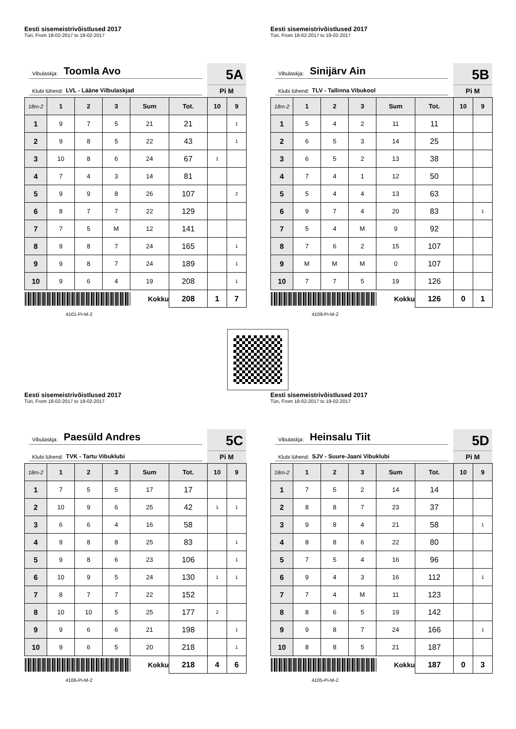Eesti sisemeistrivõistlused 2017
Türi, From 18-02-2017 to 19-02-2017
Vibulaskja: Toomla Avo
Klubi lühend: LVL - Lääne Vilbulaskjad
5A
Pi M
| 18m-2 | 1 | 2 | 3 | Sum | Tot. | 10 | 9 |
| --- | --- | --- | --- | --- | --- | --- | --- |
| 1 | 9 | 7 | 5 | 21 | 21 | | 1 |
| 2 | 9 | 8 | 5 | 22 | 43 | | 1 |
| 3 | 10 | 8 | 6 | 24 | 67 | 1 | |
| 4 | 7 | 4 | 3 | 14 | 81 | | |
| 5 | 9 | 9 | 8 | 26 | 107 | | 2 |
| 6 | 8 | 7 | 7 | 22 | 129 | | |
| 7 | 7 | 5 | M | 12 | 141 | | |
| 8 | 9 | 8 | 7 | 24 | 165 | | 1 |
| 9 | 9 | 8 | 7 | 24 | 189 | | 1 |
| 10 | 9 | 6 | 4 | 19 | 208 | | 1 |
| | | | | Kokku | 208 | 1 | 7 |
4101-Pi-M-2
Eesti sisemeistrivõistlused 2017
Türi, From 18-02-2017 to 19-02-2017
Vibulaskja: Sinijärv Ain
Klubi lühend: TLV - Tallinna Vibukool
5B
Pi M
| 18m-2 | 1 | 2 | 3 | Sum | Tot. | 10 | 9 |
| --- | --- | --- | --- | --- | --- | --- | --- |
| 1 | 5 | 4 | 2 | 11 | 11 | | |
| 2 | 6 | 5 | 3 | 14 | 25 | | |
| 3 | 6 | 5 | 2 | 13 | 38 | | |
| 4 | 7 | 4 | 1 | 12 | 50 | | |
| 5 | 5 | 4 | 4 | 13 | 63 | | |
| 6 | 9 | 7 | 4 | 20 | 83 | | 1 |
| 7 | 5 | 4 | M | 9 | 92 | | |
| 8 | 7 | 6 | 2 | 15 | 107 | | |
| 9 | M | M | M | 0 | 107 | | |
| 10 | 7 | 7 | 5 | 19 | 126 | | |
| | | | | Kokku | 126 | 0 | 1 |
4109-Pi-M-2
Eesti sisemeistrivõistlused 2017
Türi, From 18-02-2017 to 19-02-2017
Vibulaskja: Paesüld Andres
Klubi lühend: TVK - Tartu Vibuklubi
5C
Pi M
| 18m-2 | 1 | 2 | 3 | Sum | Tot. | 10 | 9 |
| --- | --- | --- | --- | --- | --- | --- | --- |
| 1 | 7 | 5 | 5 | 17 | 17 | | |
| 2 | 10 | 9 | 6 | 25 | 42 | 1 | 1 |
| 3 | 6 | 6 | 4 | 16 | 58 | | |
| 4 | 9 | 8 | 8 | 25 | 83 | | 1 |
| 5 | 9 | 8 | 6 | 23 | 106 | | 1 |
| 6 | 10 | 9 | 5 | 24 | 130 | 1 | 1 |
| 7 | 8 | 7 | 7 | 22 | 152 | | |
| 8 | 10 | 10 | 5 | 25 | 177 | 2 | |
| 9 | 9 | 6 | 6 | 21 | 198 | | 1 |
| 10 | 9 | 6 | 5 | 20 | 218 | | 1 |
| | | | | Kokku | 218 | 4 | 6 |
4106-Pi-M-2
Eesti sisemeistrivõistlused 2017
Türi, From 18-02-2017 to 19-02-2017
Vibulaskja: Heinsalu Tiit
Klubi lühend: SJV - Suure-Jaani Vibuklubi
5D
Pi M
| 18m-2 | 1 | 2 | 3 | Sum | Tot. | 10 | 9 |
| --- | --- | --- | --- | --- | --- | --- | --- |
| 1 | 7 | 5 | 2 | 14 | 14 | | |
| 2 | 8 | 8 | 7 | 23 | 37 | | |
| 3 | 9 | 8 | 4 | 21 | 58 | | 1 |
| 4 | 8 | 8 | 6 | 22 | 80 | | |
| 5 | 7 | 5 | 4 | 16 | 96 | | |
| 6 | 9 | 4 | 3 | 16 | 112 | | 1 |
| 7 | 7 | 4 | M | 11 | 123 | | |
| 8 | 8 | 6 | 5 | 19 | 142 | | |
| 9 | 9 | 8 | 7 | 24 | 166 | | 1 |
| 10 | 8 | 8 | 5 | 21 | 187 | | |
| | | | | Kokku | 187 | 0 | 3 |
4105-Pi-M-2